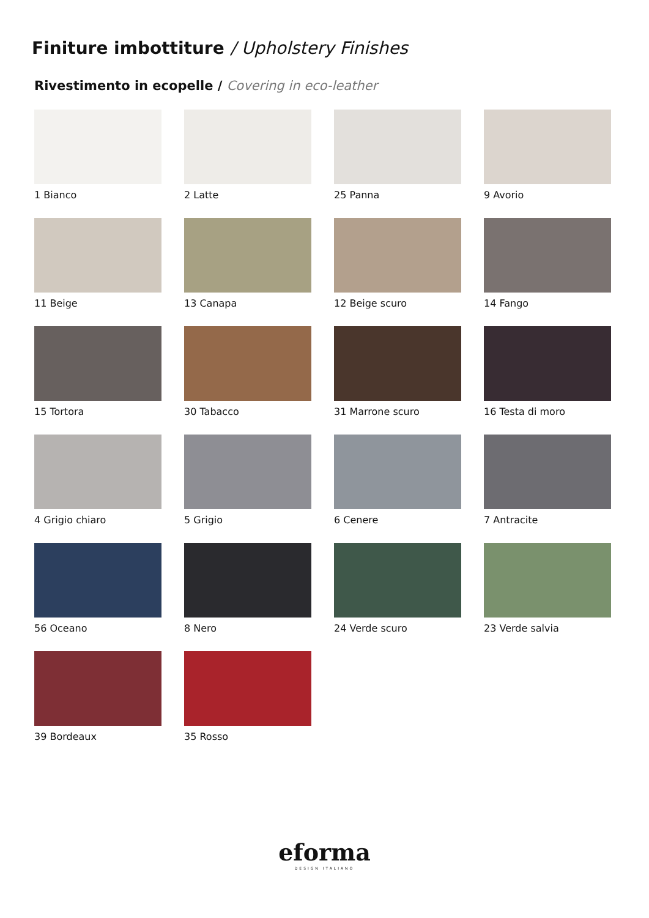Finiture imbottiture / Upholstery Finishes
Rivestimento in ecopelle / Covering in eco-leather
1 Bianco
2 Latte
25 Panna
9 Avorio
11 Beige
13 Canapa
12 Beige scuro
14 Fango
15 Tortora
30 Tabacco
31 Marrone scuro
16 Testa di moro
4 Grigio chiaro
5 Grigio
6 Cenere
7 Antracite
56 Oceano
8 Nero
24 Verde scuro
23 Verde salvia
39 Bordeaux
35 Rosso
eforma
DESIGN ITALIANO